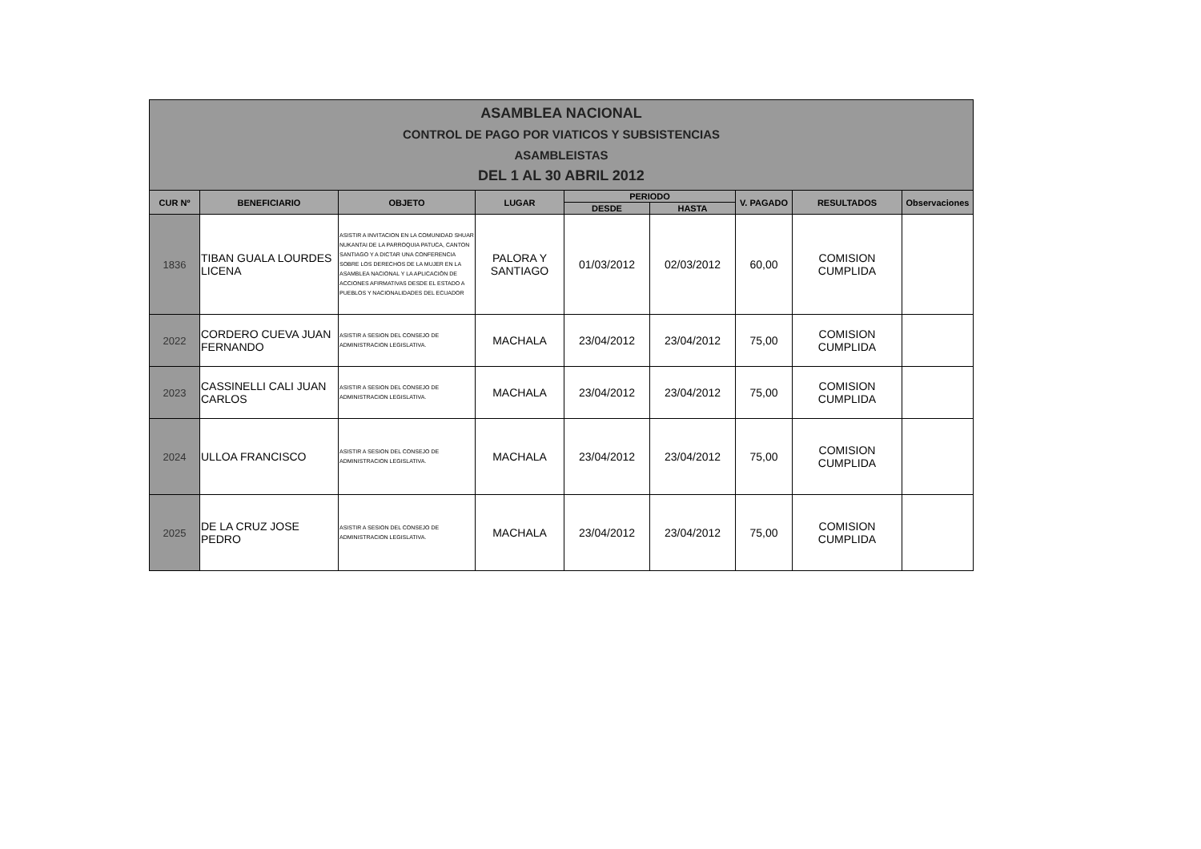| ASAMBLEA NACIONAL CONTROL DE PAGO POR VIATICOS Y SUBSISTENCIAS ASAMBLEISTAS DEL 1 AL 30 ABRIL 2012 | | | | | | | | |
| CUR Nº | BENEFICIARIO | OBJETO | LUGAR | PERIODO | | V. PAGADO | RESULTADOS | Observaciones |
| | | | | DESDE | HASTA | | | |
| 1836 | TIBAN GUALA LOURDES LICENA | ASISTIR A INVITACION EN LA COMUNIDAD SHUAR NUKANTAI DE LA PARROQUIA PATUCA, CANTON SANTIAGO Y A DICTAR UNA CONFERENCIA SOBRE LOS DERECHOS DE LA MUJER EN LA ASAMBLEA NACIONAL Y LA APLICACIÓN DE ACCIONES AFIRMATIVAS DESDE EL ESTADO A PUEBLOS Y NACIONALIDADES DEL ECUADOR | PALORA Y SANTIAGO | 01/03/2012 | 02/03/2012 | 60,00 | COMISION CUMPLIDA | |
| 2022 | CORDERO CUEVA JUAN FERNANDO | ASISTIR A SESION DEL CONSEJO DE ADMINISTRACION LEGISLATIVA. | MACHALA | 23/04/2012 | 23/04/2012 | 75,00 | COMISION CUMPLIDA | |
| 2023 | CASSINELLI CALI JUAN CARLOS | ASISTIR A SESION DEL CONSEJO DE ADMINISTRACION LEGISLATIVA. | MACHALA | 23/04/2012 | 23/04/2012 | 75,00 | COMISION CUMPLIDA | |
| 2024 | ULLOA FRANCISCO | ASISTIR A SESION DEL CONSEJO DE ADMINISTRACION LEGISLATIVA. | MACHALA | 23/04/2012 | 23/04/2012 | 75,00 | COMISION CUMPLIDA | |
| 2025 | DE LA CRUZ JOSE PEDRO | ASISTIR A SESION DEL CONSEJO DE ADMINISTRACION LEGISLATIVA. | MACHALA | 23/04/2012 | 23/04/2012 | 75,00 | COMISION CUMPLIDA | |